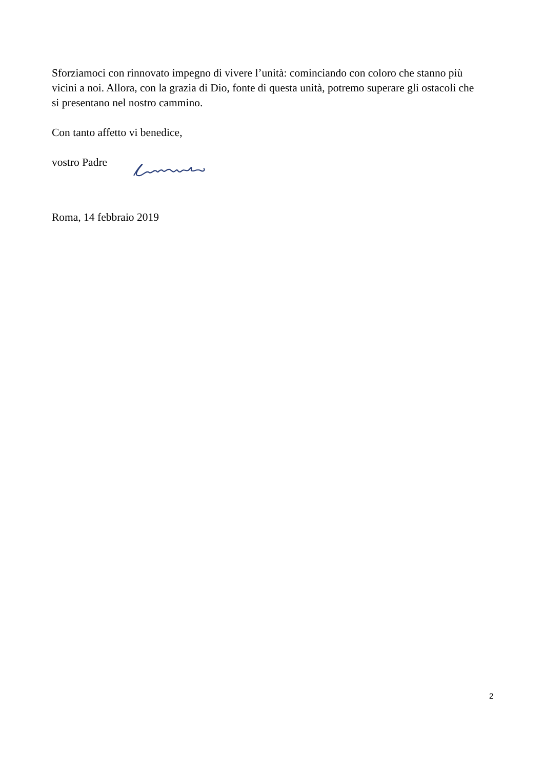Sforziamoci con rinnovato impegno di vivere l’unità: cominciando con coloro che stanno più vicini a noi. Allora, con la grazia di Dio, fonte di questa unità, potremo superare gli ostacoli che si presentano nel nostro cammino.
Con tanto affetto vi benedice,
vostro Padre
Roma, 14 febbraio 2019
2